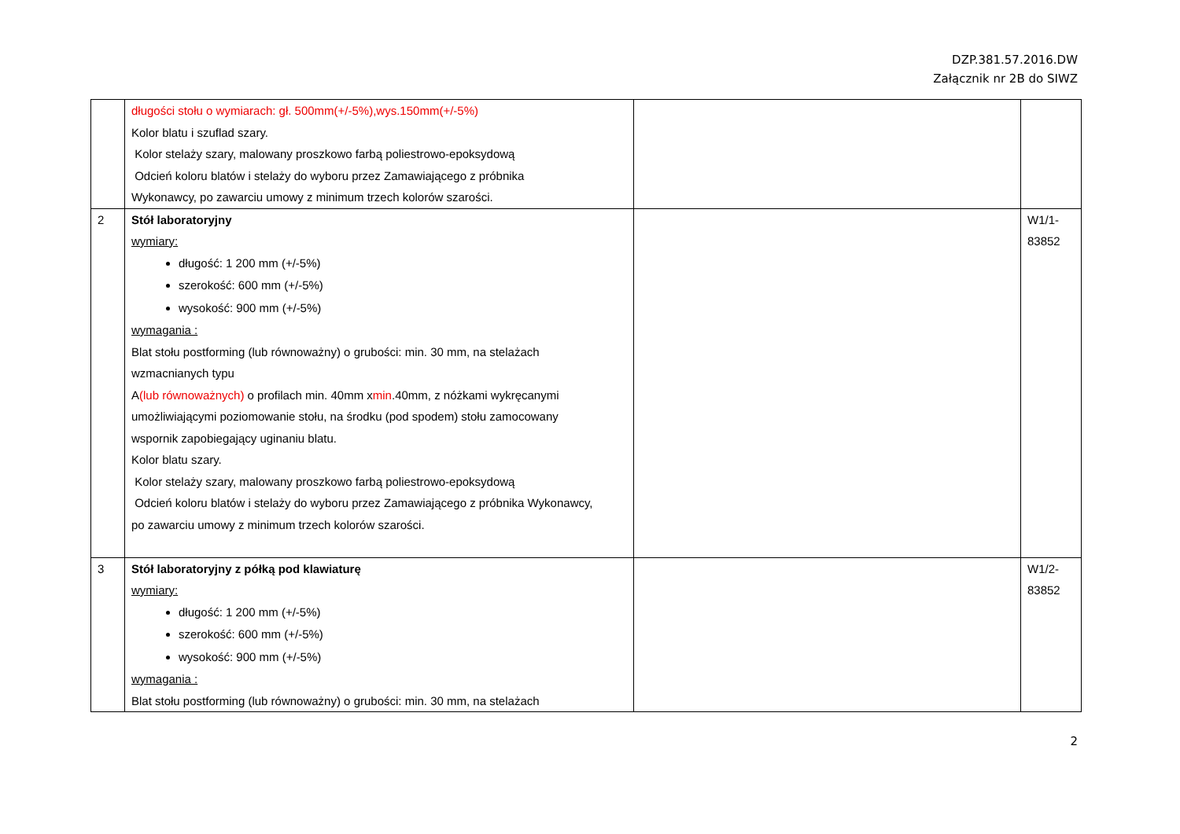DZP.381.57.2016.DW
Załącznik nr 2B do SIWZ
| | długości stołu o wymiarach: gł. 500mm(+/-5%),wys.150mm(+/-5%) Kolor blatu i szuflad szary. Kolor stelaży szary, malowany proszkowo farbą poliestrowo-epoksydową Odcień koloru blatów i stelaży do wyboru przez Zamawiającego z próbnika Wykonawcy, po zawarciu umowy z minimum trzech kolorów szarości. | | |
| 2 | Stół laboratoryjny wymiary: długość: 1 200 mm (+/-5%) szerokość: 600 mm (+/-5%) wysokość: 900 mm (+/-5%) wymagania : Blat stołu postforming (lub równoważny) o grubości: min. 30 mm, na stelażach wzmacnianych typu A (lub równoważnych) o profilach min. 40mm x min .40mm, z nóżkami wykręcanymi umożliwiającymi poziomowanie stołu, na środku (pod spodem) stołu zamocowany wspornik zapobiegający uginaniu blatu. Kolor blatu szary. Kolor stelaży szary, malowany proszkowo farbą poliestrowo-epoksydową Odcień koloru blatów i stelaży do wyboru przez Zamawiającego z próbnika Wykonawcy, po zawarciu umowy z minimum trzech kolorów szarości. | | W1/1- 83852 |
| 3 | Stół laboratoryjny z półką pod klawiaturę wymiary: długość: 1 200 mm (+/-5%) szerokość: 600 mm (+/-5%) wysokość: 900 mm (+/-5%) wymagania : Blat stołu postforming (lub równoważny) o grubości: min. 30 mm, na stelażach | | W1/2- 83852 |
2